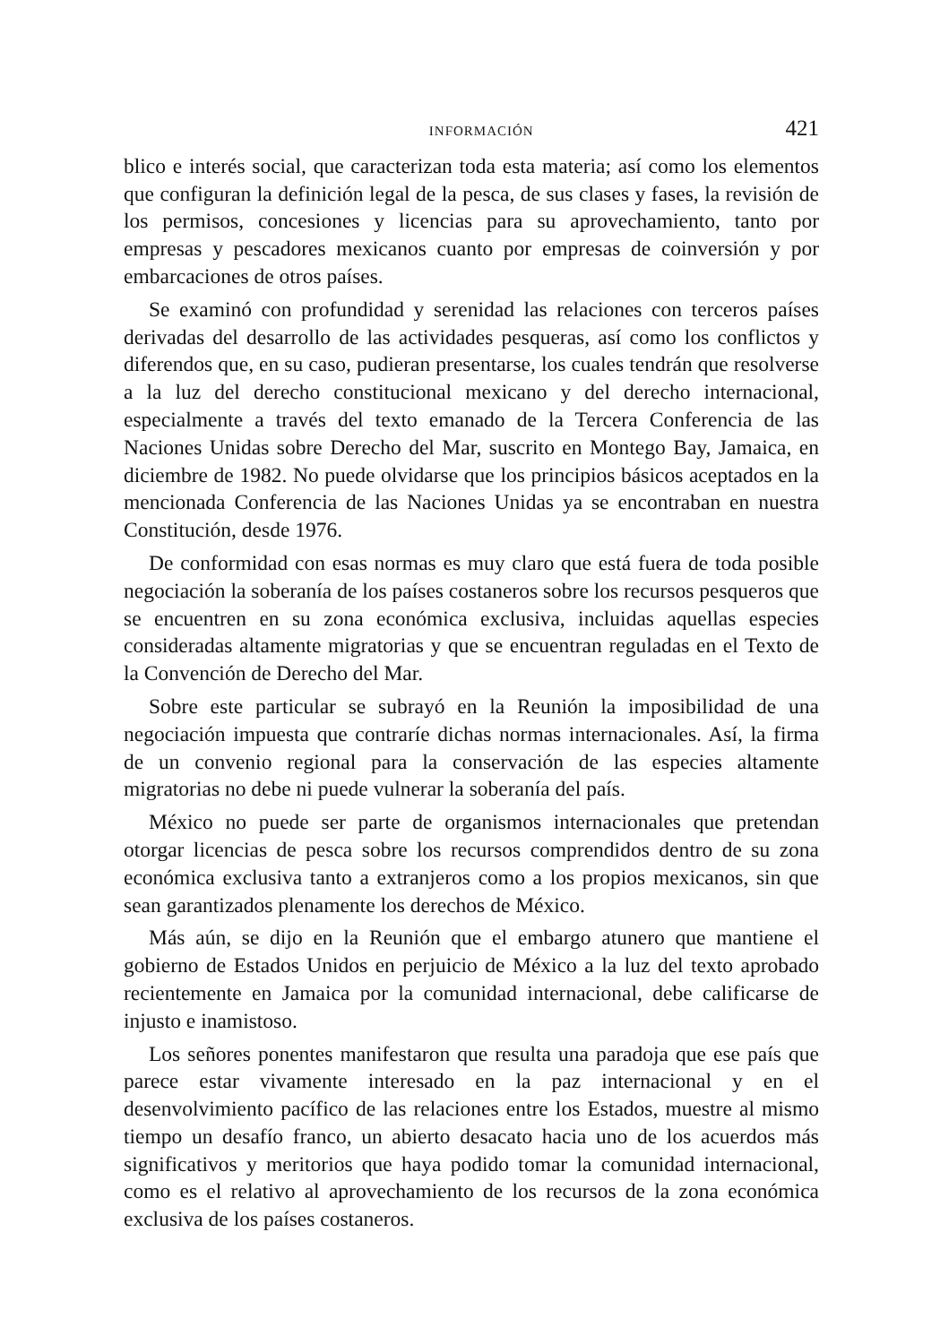INFORMACIÓN 421
blico e interés social, que caracterizan toda esta materia; así como los elementos que configuran la definición legal de la pesca, de sus clases y fases, la revisión de los permisos, concesiones y licencias para su aprovechamiento, tanto por empresas y pescadores mexicanos cuanto por empresas de coinversión y por embarcaciones de otros países.
Se examinó con profundidad y serenidad las relaciones con terceros países derivadas del desarrollo de las actividades pesqueras, así como los conflictos y diferendos que, en su caso, pudieran presentarse, los cuales tendrán que resolverse a la luz del derecho constitucional mexicano y del derecho internacional, especialmente a través del texto emanado de la Tercera Conferencia de las Naciones Unidas sobre Derecho del Mar, suscrito en Montego Bay, Jamaica, en diciembre de 1982. No puede olvidarse que los principios básicos aceptados en la mencionada Conferencia de las Naciones Unidas ya se encontraban en nuestra Constitución, desde 1976.
De conformidad con esas normas es muy claro que está fuera de toda posible negociación la soberanía de los países costaneros sobre los recursos pesqueros que se encuentren en su zona económica exclusiva, incluidas aquellas especies consideradas altamente migratorias y que se encuentran reguladas en el Texto de la Convención de Derecho del Mar.
Sobre este particular se subrayó en la Reunión la imposibilidad de una negociación impuesta que contraríe dichas normas internacionales. Así, la firma de un convenio regional para la conservación de las especies altamente migratorias no debe ni puede vulnerar la soberanía del país.
México no puede ser parte de organismos internacionales que pretendan otorgar licencias de pesca sobre los recursos comprendidos dentro de su zona económica exclusiva tanto a extranjeros como a los propios mexicanos, sin que sean garantizados plenamente los derechos de México.
Más aún, se dijo en la Reunión que el embargo atunero que mantiene el gobierno de Estados Unidos en perjuicio de México a la luz del texto aprobado recientemente en Jamaica por la comunidad internacional, debe calificarse de injusto e inamistoso.
Los señores ponentes manifestaron que resulta una paradoja que ese país que parece estar vivamente interesado en la paz internacional y en el desenvolvimiento pacífico de las relaciones entre los Estados, muestre al mismo tiempo un desafío franco, un abierto desacato hacia uno de los acuerdos más significativos y meritorios que haya podido tomar la comunidad internacional, como es el relativo al aprovechamiento de los recursos de la zona económica exclusiva de los países costaneros.